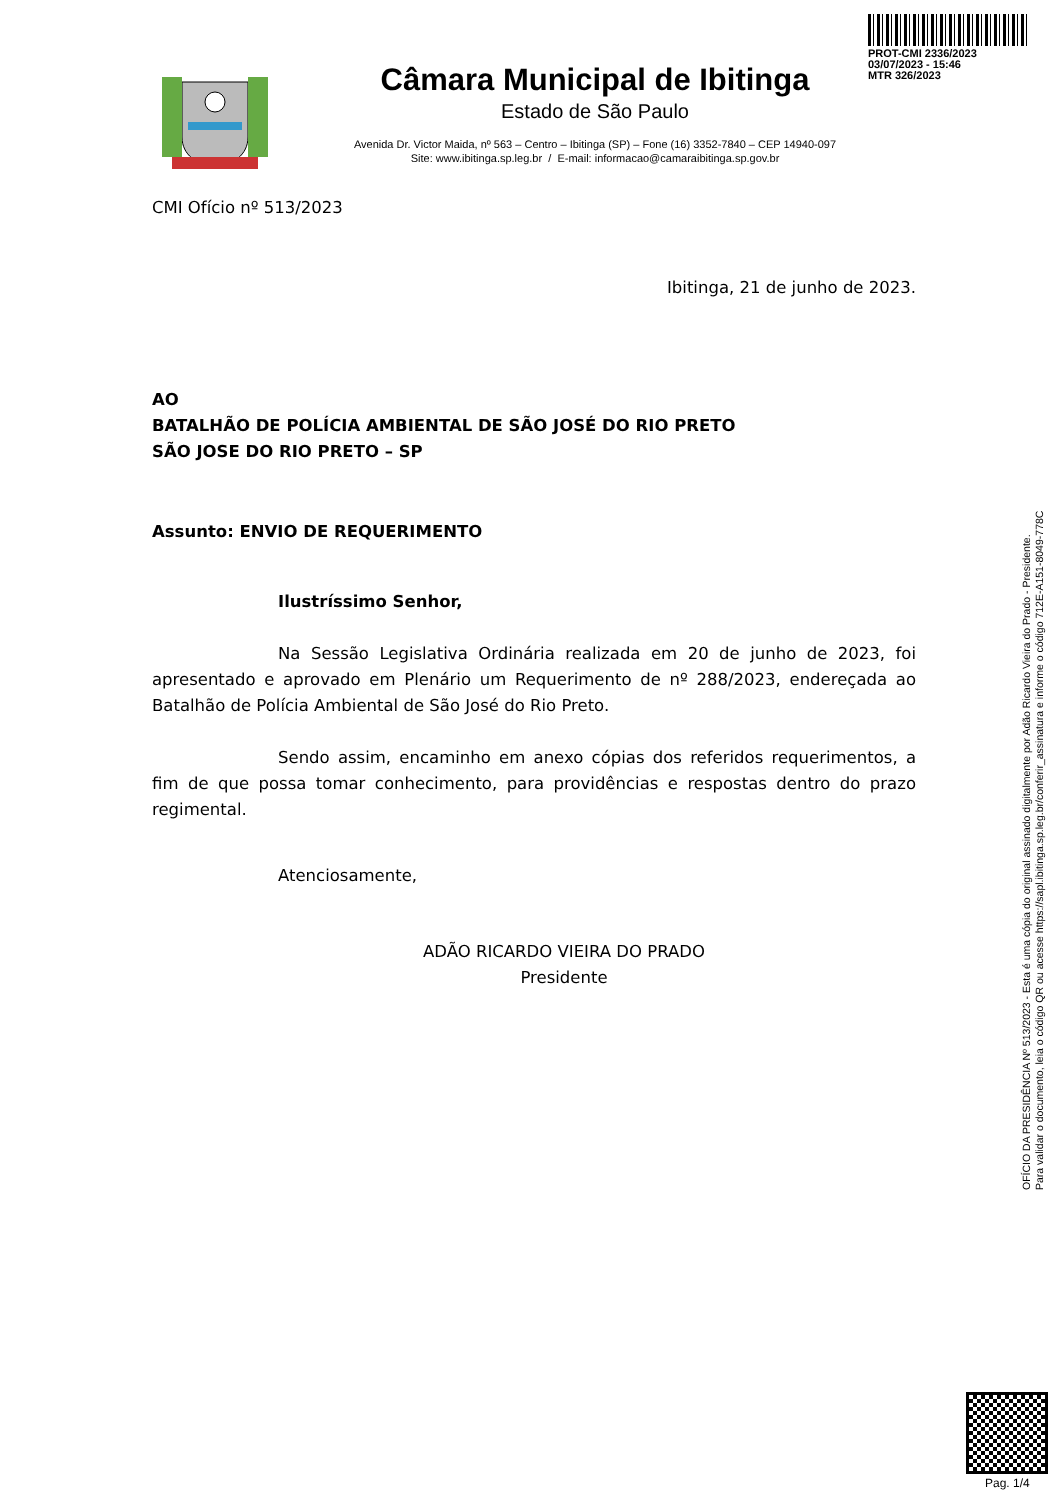PROT-CMI 2336/2023
03/07/2023 - 15:46
MTR 326/2023
Câmara Municipal de Ibitinga
Estado de São Paulo
Avenida Dr. Victor Maida, nº 563 – Centro – Ibitinga (SP) – Fone (16) 3352-7840 – CEP 14940-097
Site: www.ibitinga.sp.leg.br / E-mail: informacao@camaraibitinga.sp.gov.br
CMI Ofício nº 513/2023
Ibitinga, 21 de junho de 2023.
AO
BATALHÃO DE POLÍCIA AMBIENTAL DE SÃO JOSÉ DO RIO PRETO
SÃO JOSE DO RIO PRETO – SP
Assunto: ENVIO DE REQUERIMENTO
Ilustríssimo Senhor,
Na Sessão Legislativa Ordinária realizada em 20 de junho de 2023, foi apresentado e aprovado em Plenário um Requerimento de nº 288/2023, endereçada ao Batalhão de Polícia Ambiental de São José do Rio Preto.
Sendo assim, encaminho em anexo cópias dos referidos requerimentos, a fim de que possa tomar conhecimento, para providências e respostas dentro do prazo regimental.
Atenciosamente,
ADÃO RICARDO VIEIRA DO PRADO
Presidente
OFÍCIO DA PRESIDÊNCIA Nº 513/2023 - Esta é uma cópia do original assinado digitalmente por Adão Ricardo Vieira do Prado - Presidente.
Para validar o documento, leia o código QR ou acesse https://sapl.ibitinga.sp.leg.br/conferir_assinatura e informe o código 712E-A151-8049-778C
Pag. 1/4